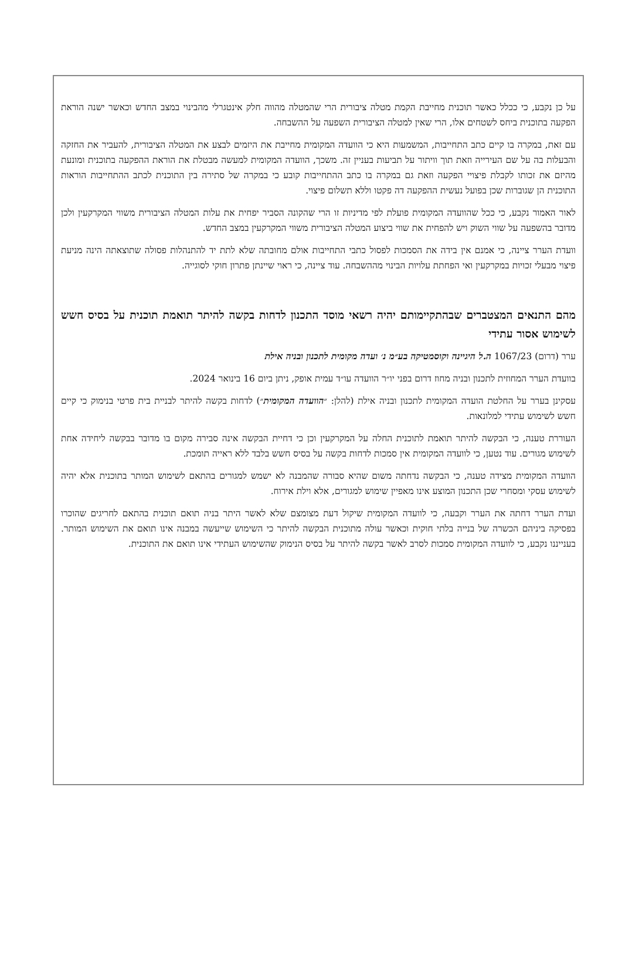על כן נקבע, כי ככלל כאשר תוכנית מחייבת הקמת מטלה ציבורית הרי שהמטלה מהווה חלק אינטגרלי מהבינוי במצב החדש וכאשר ישנה הוראת הפקעה בתוכנית ביחס לשטחים אלו, הרי שאין למטלה הציבורית השפעה על ההשבחה.
עם זאת, במקרה בו קיים כתב התחייבות, המשמעות היא כי הוועדה המקומית מחייבת את היזמים לבצע את המטלה הציבורית, להעביר את החזקה והבעלות בה על שם העירייה וזאת תוך וויתור על תביעות בעניין זה. משכך, הוועדה המקומית למעשה מבטלת את הוראת ההפקעה בתוכנית ומונעת מהיזם את זכותו לקבלת פיצויי הפקעה וזאת גם במקרה בו כתב ההתחייבות קובע כי במקרה של סתירה בין התוכנית לכתב ההתחייבות הוראות התוכנית הן שגוברות שכן בפועל נעשית ההפקעה דה פקטו וללא תשלום פיצוי.
לאור האמור נקבע, כי ככל שהוועדה המקומית פועלת לפי מדיניות זו הרי שהקונה הסביר יפחית את עלות המטלה הציבורית משווי המקרקעין ולכן מדובר בהשפעה על שווי השוק ויש להפחית את שווי ביצוע המטלה הציבורית משווי המקרקעין במצב החדש.
וועדת הערר ציינה, כי אמנם אין בידה את הסמכות לפסול כתבי התחייבות אולם מחובתה שלא לתת יד להתנהלות פסולה שתוצאתה הינה מניעת פיצוי מבעלי זכויות במקרקעין ואי הפחתת עלויות הבינוי מההשבחה. עוד ציינה, כי ראוי שיינתן פתרון חוקי לסוגייה.
מהם התנאים המצטברים שבהתקיימותם יהיה רשאי מוסד התכנון לדחות בקשה להיתר תואמת תוכנית על בסיס חשש לשימוש אסור עתידי
ערר (דרום) 1067/23 ה.ל היגיינה וקוסמטיקה בע״מ נ׳ ועדה מקומית לתכנון ובניה אילת
בוועדת הערר המחוזית לתכנון ובניה מחוז דרום בפני יו״ר הוועדה עו״ד עמית אופק, ניתן ביום 16 בינואר 2024.
עסקינן בערר על החלטת הועדה המקומית לתכנון ובניה אילת (להלן: ״הוועדה המקומית״) לדחות בקשה להיתר לבניית בית פרטי בנימוק כי קיים חשש לשימוש עתידי למלונאות.
העוררת טענה, כי הבקשה להיתר תואמת לתוכנית החלה על המקרקעין וכן כי דחיית הבקשה אינה סבירה מקום בו מדובר בבקשה ליחידה אחת לשימוש מגורים. עוד נטען, כי לוועדה המקומית אין סמכות לדחות בקשה על בסיס חשש בלבד ללא ראייה תומכת.
הוועדה המקומית מצידה טענה, כי הבקשה נדחתה משום שהיא סבורה שהמבנה לא ישמש למגורים בהתאם לשימוש המותר בתוכנית אלא יהיה לשימוש עסקי ומסחרי שכן התכנון המוצע אינו מאפיין שימוש למגורים, אלא וילת אירוח.
ועדת הערר דחתה את הערר וקבעה, כי לוועדה המקומית שיקול דעת מצומצם שלא לאשר היתר בניה תואם תוכנית בהתאם לחריגים שהוכרו בפסיקה ביניהם הכשרה של בנייה בלתי חוקית וכאשר עולה מתוכנית הבקשה להיתר כי השימוש שייעשה במבנה אינו תואם את השימוש המותר. בענייננו נקבע, כי לוועדה המקומית סמכות לסרב לאשר בקשה להיתר על בסיס הנימוק שהשימוש העתידי אינו תואם את התוכנית.